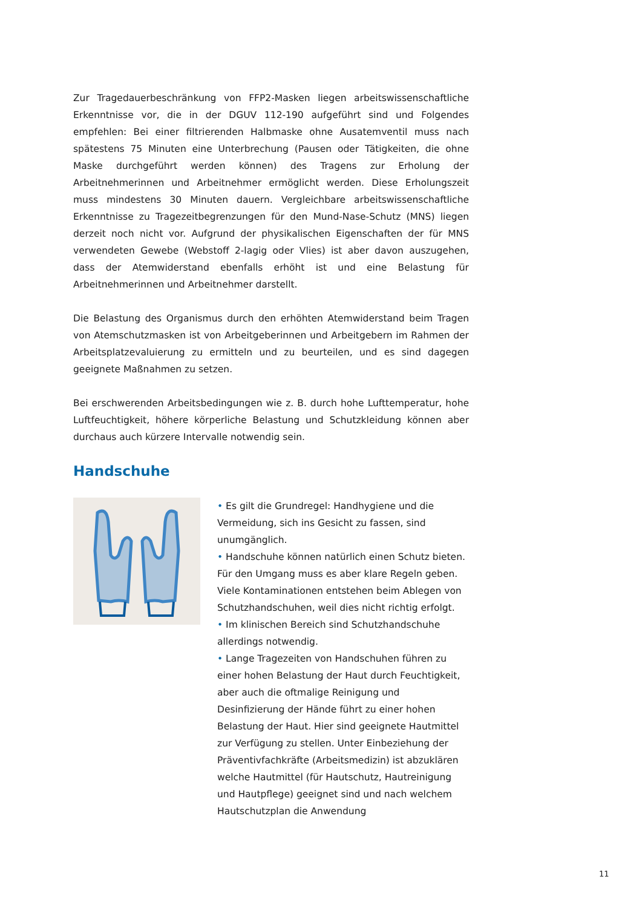Zur Tragedauerbeschränkung von FFP2-Masken liegen arbeitswissenschaftliche Erkenntnisse vor, die in der DGUV 112-190 aufgeführt sind und Folgendes empfehlen: Bei einer filtrierenden Halbmaske ohne Ausatemventil muss nach spätestens 75 Minuten eine Unterbrechung (Pausen oder Tätigkeiten, die ohne Maske durchgeführt werden können) des Tragens zur Erholung der Arbeitnehmerinnen und Arbeitnehmer ermöglicht werden. Diese Erholungszeit muss mindestens 30 Minuten dauern. Vergleichbare arbeitswissenschaftliche Erkenntnisse zu Tragezeitbegrenzungen für den Mund-Nase-Schutz (MNS) liegen derzeit noch nicht vor. Aufgrund der physikalischen Eigenschaften der für MNS verwendeten Gewebe (Webstoff 2-lagig oder Vlies) ist aber davon auszugehen, dass der Atemwiderstand ebenfalls erhöht ist und eine Belastung für Arbeitnehmerinnen und Arbeitnehmer darstellt.
Die Belastung des Organismus durch den erhöhten Atemwiderstand beim Tragen von Atemschutzmasken ist von Arbeitgeberinnen und Arbeitgebern im Rahmen der Arbeitsplatzevaluierung zu ermitteln und zu beurteilen, und es sind dagegen geeignete Maßnahmen zu setzen.
Bei erschwerenden Arbeitsbedingungen wie z. B. durch hohe Lufttemperatur, hohe Luftfeuchtigkeit, höhere körperliche Belastung und Schutzkleidung können aber durchaus auch kürzere Intervalle notwendig sein.
Handschuhe
• Es gilt die Grundregel: Handhygiene und die Vermeidung, sich ins Gesicht zu fassen, sind unumgänglich.
• Handschuhe können natürlich einen Schutz bieten. Für den Umgang muss es aber klare Regeln geben. Viele Kontaminationen entstehen beim Ablegen von Schutzhandschuhen, weil dies nicht richtig erfolgt.
• Im klinischen Bereich sind Schutzhandschuhe allerdings notwendig.
• Lange Tragezeiten von Handschuhen führen zu einer hohen Belastung der Haut durch Feuchtigkeit, aber auch die oftmalige Reinigung und Desinfizierung der Hände führt zu einer hohen Belastung der Haut. Hier sind geeignete Hautmittel zur Verfügung zu stellen. Unter Einbeziehung der Präventivfachkräfte (Arbeitsmedizin) ist abzuklären welche Hautmittel (für Hautschutz, Hautreinigung und Hautpflege) geeignet sind und nach welchem Hautschutzplan die Anwendung
11